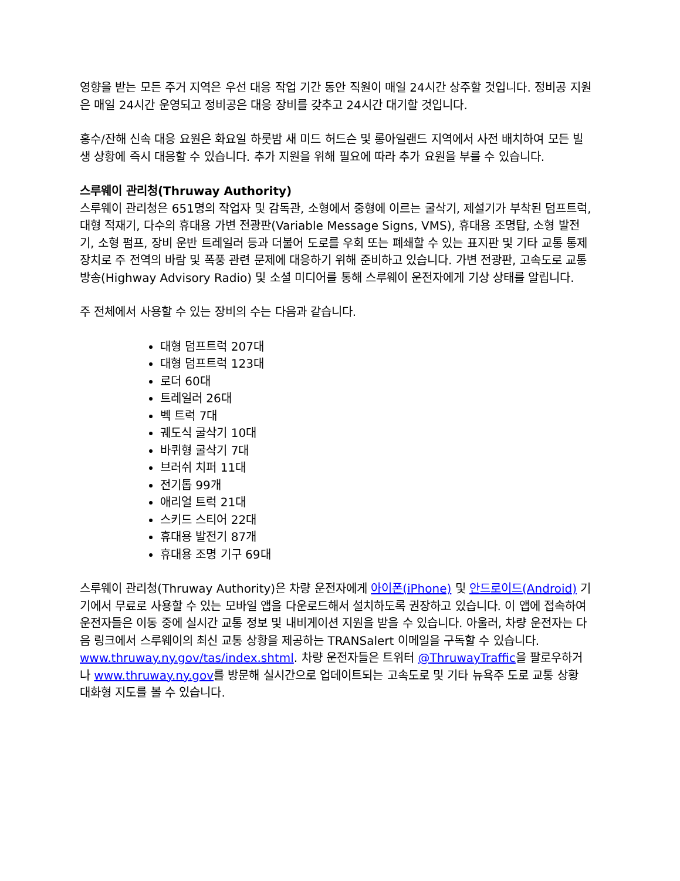영향을 받는 모든 주거 지역은 우선 대응 작업 기간 동안 직원이 매일 24시간 상주할 것입니다. 정비공 지원은 매일 24시간 운영되고 정비공은 대응 장비를 갖추고 24시간 대기할 것입니다.
홍수/잔해 신속 대응 요원은 화요일 하룻밤 새 미드 허드슨 및 롱아일랜드 지역에서 사전 배치하여 모든 빌생 상황에 즉시 대응할 수 있습니다. 추가 지원을 위해 필요에 따라 추가 요원을 부를 수 있습니다.
스루웨이 관리청(Thruway Authority)
스루웨이 관리청은 651명의 작업자 및 감독관, 소형에서 중형에 이르는 굴삭기, 제설기가 부착된 덤프트럭, 대형 적재기, 다수의 휴대용 가변 전광판(Variable Message Signs, VMS), 휴대용 조명탑, 소형 발전기, 소형 펌프, 장비 운반 트레일러 등과 더불어 도로를 우회 또는 폐쇄할 수 있는 표지판 및 기타 교통 통제 장치로 주 전역의 바람 및 폭풍 관련 문제에 대응하기 위해 준비하고 있습니다. 가변 전광판, 고속도로 교통 방송(Highway Advisory Radio) 및 소셜 미디어를 통해 스루웨이 운전자에게 기상 상태를 알립니다.
주 전체에서 사용할 수 있는 장비의 수는 다음과 같습니다.
대형 덤프트럭 207대
대형 덤프트럭 123대
로더 60대
트레일러 26대
벡 트럭 7대
궤도식 굴삭기 10대
바퀴형 굴삭기 7대
브러쉬 치퍼 11대
전기톱 99개
애리얼 트럭 21대
스키드 스티어 22대
휴대용 발전기 87개
휴대용 조명 기구 69대
스루웨이 관리청(Thruway Authority)은 차량 운전자에게 아이폰(iPhone) 및 안드로이드(Android) 기기에서 무료로 사용할 수 있는 모바일 앱을 다운로드해서 설치하도록 권장하고 있습니다. 이 앱에 접속하여 운전자들은 이동 중에 실시간 교통 정보 및 내비게이션 지원을 받을 수 있습니다. 아울러, 차량 운전자는 다음 링크에서 스루웨이의 최신 교통 상황을 제공하는 TRANSalert 이메일을 구독할 수 있습니다. www.thruway.ny.gov/tas/index.shtml. 차량 운전자들은 트위터 @ThruwayTraffic을 팔로우하거나 www.thruway.ny.gov를 방문해 실시간으로 업데이트되는 고속도로 및 기타 뉴욕주 도로 교통 상황 대화형 지도를 볼 수 있습니다.